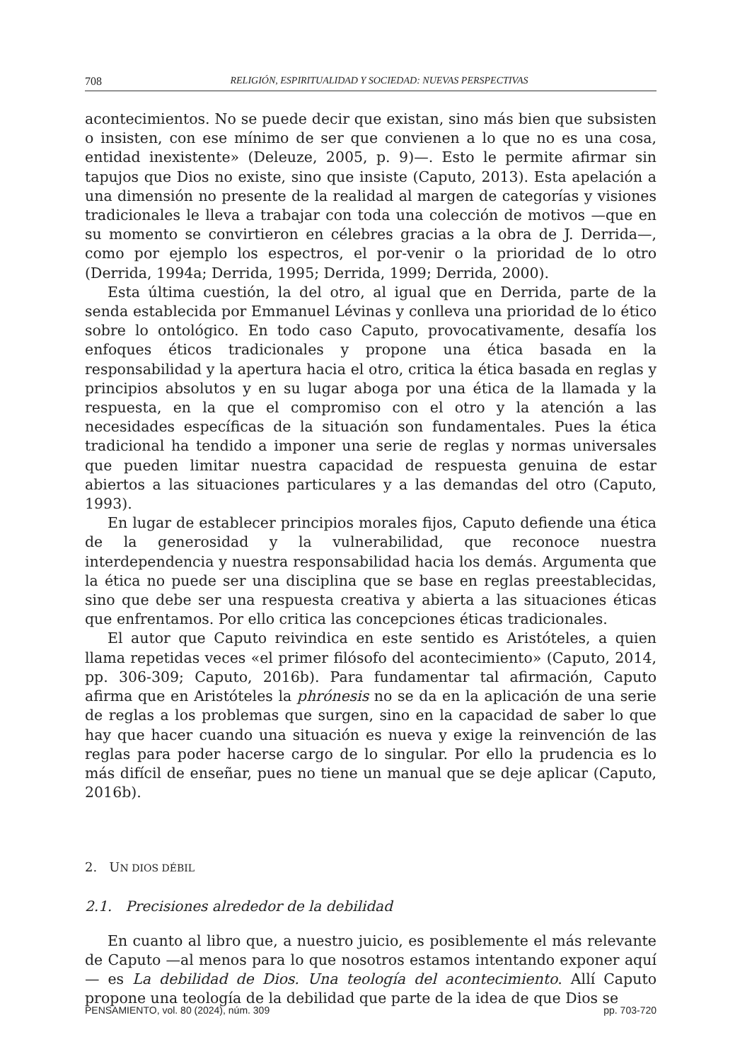708 RELIGIÓN, ESPIRITUALIDAD Y SOCIEDAD: NUEVAS PERSPECTIVAS
acontecimientos. No se puede decir que existan, sino más bien que subsisten o insisten, con ese mínimo de ser que convienen a lo que no es una cosa, entidad inexistente» (Deleuze, 2005, p. 9)—. Esto le permite afirmar sin tapujos que Dios no existe, sino que insiste (Caputo, 2013). Esta apelación a una dimensión no presente de la realidad al margen de categorías y visiones tradicionales le lleva a trabajar con toda una colección de motivos —que en su momento se convirtieron en célebres gracias a la obra de J. Derrida—, como por ejemplo los espectros, el por-venir o la prioridad de lo otro (Derrida, 1994a; Derrida, 1995; Derrida, 1999; Derrida, 2000).
Esta última cuestión, la del otro, al igual que en Derrida, parte de la senda establecida por Emmanuel Lévinas y conlleva una prioridad de lo ético sobre lo ontológico. En todo caso Caputo, provocativamente, desafía los enfoques éticos tradicionales y propone una ética basada en la responsabilidad y la apertura hacia el otro, critica la ética basada en reglas y principios absolutos y en su lugar aboga por una ética de la llamada y la respuesta, en la que el compromiso con el otro y la atención a las necesidades específicas de la situación son fundamentales. Pues la ética tradicional ha tendido a imponer una serie de reglas y normas universales que pueden limitar nuestra capacidad de respuesta genuina de estar abiertos a las situaciones particulares y a las demandas del otro (Caputo, 1993).
En lugar de establecer principios morales fijos, Caputo defiende una ética de la generosidad y la vulnerabilidad, que reconoce nuestra interdependencia y nuestra responsabilidad hacia los demás. Argumenta que la ética no puede ser una disciplina que se base en reglas preestablecidas, sino que debe ser una respuesta creativa y abierta a las situaciones éticas que enfrentamos. Por ello critica las concepciones éticas tradicionales.
El autor que Caputo reivindica en este sentido es Aristóteles, a quien llama repetidas veces «el primer filósofo del acontecimiento» (Caputo, 2014, pp. 306-309; Caputo, 2016b). Para fundamentar tal afirmación, Caputo afirma que en Aristóteles la phrónesis no se da en la aplicación de una serie de reglas a los problemas que surgen, sino en la capacidad de saber lo que hay que hacer cuando una situación es nueva y exige la reinvención de las reglas para poder hacerse cargo de lo singular. Por ello la prudencia es lo más difícil de enseñar, pues no tiene un manual que se deje aplicar (Caputo, 2016b).
2. UN DIOS DÉBIL
2.1. Precisiones alrededor de la debilidad
En cuanto al libro que, a nuestro juicio, es posiblemente el más relevante de Caputo —al menos para lo que nosotros estamos intentando exponer aquí— es La debilidad de Dios. Una teología del acontecimiento. Allí Caputo propone una teología de la debilidad que parte de la idea de que Dios se
PENSAMIENTO, vol. 80 (2024), núm. 309 pp. 703-720